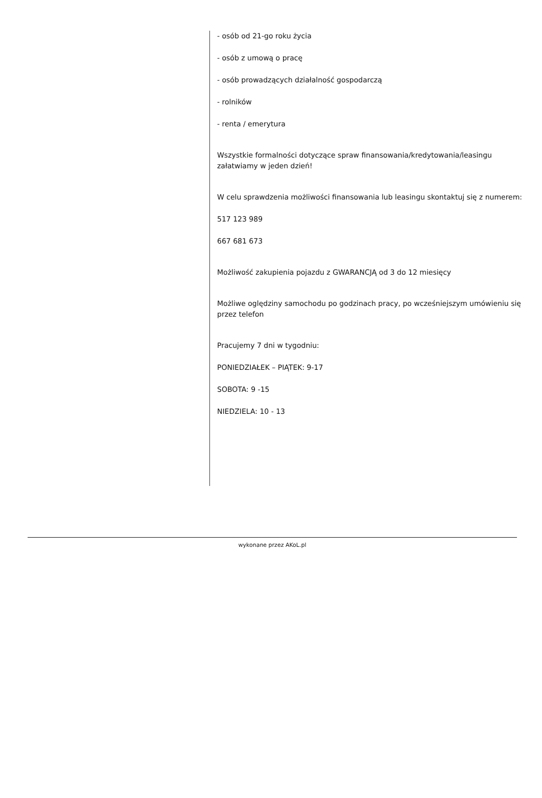- osób od 21-go roku życia
- osób z umową o pracę
- osób prowadzących działalność gospodarczą
- rolników
- renta / emerytura
Wszystkie formalności dotyczące spraw finansowania/kredytowania/leasingu załatwiamy w jeden dzień!
W celu sprawdzenia możliwości finansowania lub leasingu skontaktuj się z numerem:
517 123 989
667 681 673
Możliwość zakupienia pojazdu z GWARANCJĄ od 3 do 12 miesięcy
Możliwe oględziny samochodu po godzinach pracy, po wcześniejszym umówieniu się przez telefon
Pracujemy 7 dni w tygodniu:
PONIEDZIAŁEK – PIĄTEK: 9-17
SOBOTA: 9 -15
NIEDZIELA: 10 - 13
wykonane przez AKoL.pl